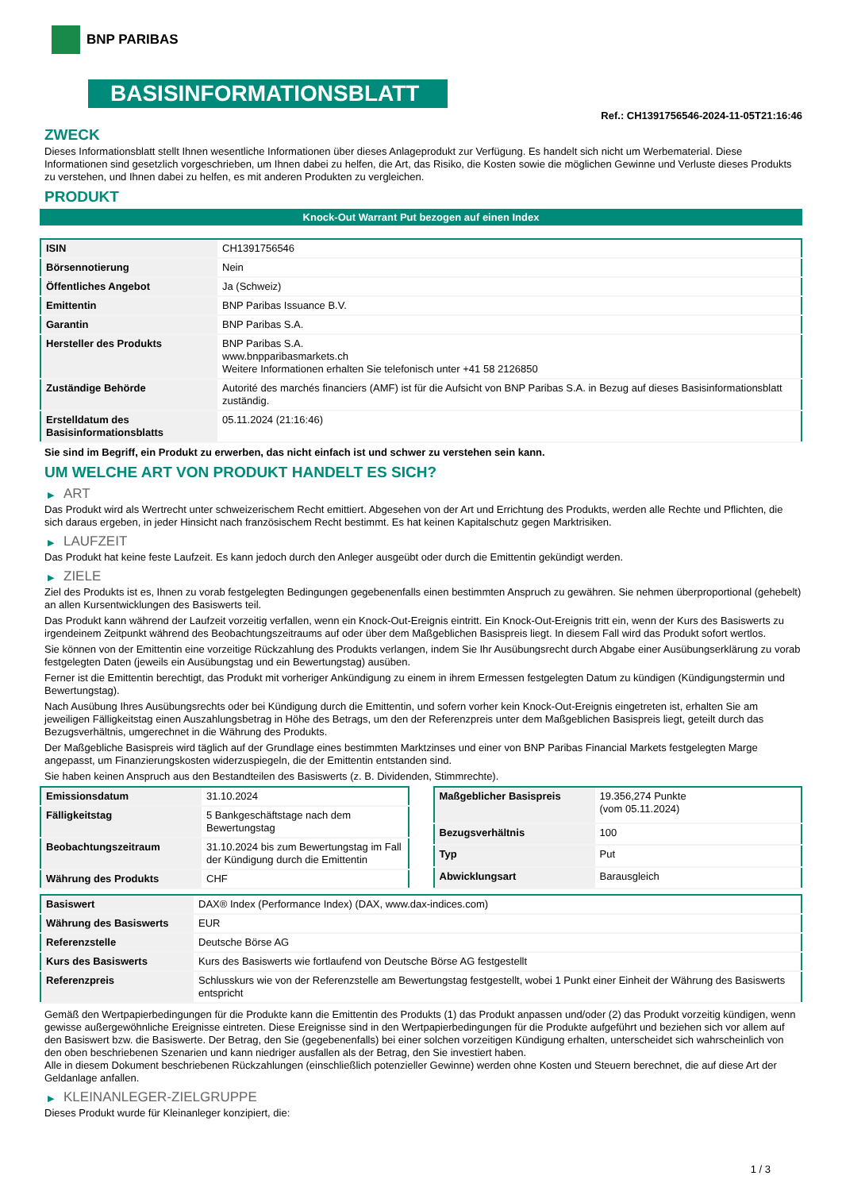BNP PARIBAS
BASISINFORMATIONSBLATT
Ref.: CH1391756546-2024-11-05T21:16:46
ZWECK
Dieses Informationsblatt stellt Ihnen wesentliche Informationen über dieses Anlageprodukt zur Verfügung. Es handelt sich nicht um Werbematerial. Diese Informationen sind gesetzlich vorgeschrieben, um Ihnen dabei zu helfen, die Art, das Risiko, die Kosten sowie die möglichen Gewinne und Verluste dieses Produkts zu verstehen, und Ihnen dabei zu helfen, es mit anderen Produkten zu vergleichen.
PRODUKT
Knock-Out Warrant Put bezogen auf einen Index
| ISIN | CH1391756546 |
| Börsennotierung | Nein |
| Öffentliches Angebot | Ja (Schweiz) |
| Emittentin | BNP Paribas Issuance B.V. |
| Garantin | BNP Paribas S.A. |
| Hersteller des Produkts | BNP Paribas S.A. www.bnpparibasmarkets.ch Weitere Informationen erhalten Sie telefonisch unter +41 58 2126850 |
| Zuständige Behörde | Autorité des marchés financiers (AMF) ist für die Aufsicht von BNP Paribas S.A. in Bezug auf dieses Basisinformationsblatt zuständig. |
| Erstelldatum des Basisinformationsblatts | 05.11.2024 (21:16:46) |
Sie sind im Begriff, ein Produkt zu erwerben, das nicht einfach ist und schwer zu verstehen sein kann.
UM WELCHE ART VON PRODUKT HANDELT ES SICH?
▶ ART
Das Produkt wird als Wertrecht unter schweizerischem Recht emittiert. Abgesehen von der Art und Errichtung des Produkts, werden alle Rechte und Pflichten, die sich daraus ergeben, in jeder Hinsicht nach französischem Recht bestimmt. Es hat keinen Kapitalschutz gegen Marktrisiken.
▶ LAUFZEIT
Das Produkt hat keine feste Laufzeit. Es kann jedoch durch den Anleger ausgeübt oder durch die Emittentin gekündigt werden.
▶ ZIELE
Ziel des Produkts ist es, Ihnen zu vorab festgelegten Bedingungen gegebenenfalls einen bestimmten Anspruch zu gewähren. Sie nehmen überproportional (gehebelt) an allen Kursentwicklungen des Basiswerts teil.
Das Produkt kann während der Laufzeit vorzeitig verfallen, wenn ein Knock-Out-Ereignis eintritt. Ein Knock-Out-Ereignis tritt ein, wenn der Kurs des Basiswerts zu irgendeinem Zeitpunkt während des Beobachtungszeitraums auf oder über dem Maßgeblichen Basispreis liegt. In diesem Fall wird das Produkt sofort wertlos.
Sie können von der Emittentin eine vorzeitige Rückzahlung des Produkts verlangen, indem Sie Ihr Ausübungsrecht durch Abgabe einer Ausübungserklärung zu vorab festgelegten Daten (jeweils ein Ausübungstag und ein Bewertungstag) ausüben.
Ferner ist die Emittentin berechtigt, das Produkt mit vorheriger Ankündigung zu einem in ihrem Ermessen festgelegten Datum zu kündigen (Kündigungstermin und Bewertungstag).
Nach Ausübung Ihres Ausübungsrechts oder bei Kündigung durch die Emittentin, und sofern vorher kein Knock-Out-Ereignis eingetreten ist, erhalten Sie am jeweiligen Fälligkeitstag einen Auszahlungsbetrag in Höhe des Betrags, um den der Referenzpreis unter dem Maßgeblichen Basispreis liegt, geteilt durch das Bezugsverhältnis, umgerechnet in die Währung des Produkts.
Der Maßgebliche Basispreis wird täglich auf der Grundlage eines bestimmten Marktzinses und einer von BNP Paribas Financial Markets festgelegten Marge angepasst, um Finanzierungskosten widerzuspiegeln, die der Emittentin entstanden sind.
Sie haben keinen Anspruch aus den Bestandteilen des Basiswerts (z. B. Dividenden, Stimmrechte).
| Emissionsdatum | 31.10.2024 |
| Fälligkeitstag | 5 Bankgeschäftstage nach dem Bewertungstag |
| Beobachtungszeitraum | 31.10.2024 bis zum Bewertungstag im Fall der Kündigung durch die Emittentin |
| Währung des Produkts | CHF |
| Maßgeblicher Basispreis | 19.356,274 Punkte (vom 05.11.2024) |
| Bezugsverhältnis | 100 |
| Typ | Put |
| Abwicklungsart | Barausgleich |
| Basiswert | DAX® Index (Performance Index) (DAX, www.dax-indices.com) |
| Währung des Basiswerts | EUR |
| Referenzstelle | Deutsche Börse AG |
| Kurs des Basiswerts | Kurs des Basiswerts wie fortlaufend von Deutsche Börse AG festgestellt |
| Referenzpreis | Schlusskurs wie von der Referenzstelle am Bewertungstag festgestellt, wobei 1 Punkt einer Einheit der Währung des Basiswerts entspricht |
Gemäß den Wertpapierbedingungen für die Produkte kann die Emittentin des Produkts (1) das Produkt anpassen und/oder (2) das Produkt vorzeitig kündigen, wenn gewisse außergewöhnliche Ereignisse eintreten. Diese Ereignisse sind in den Wertpapierbedingungen für die Produkte aufgeführt und beziehen sich vor allem auf den Basiswert bzw. die Basiswerte. Der Betrag, den Sie (gegebenenfalls) bei einer solchen vorzeitigen Kündigung erhalten, unterscheidet sich wahrscheinlich von den oben beschriebenen Szenarien und kann niedriger ausfallen als der Betrag, den Sie investiert haben.
Alle in diesem Dokument beschriebenen Rückzahlungen (einschließlich potenzieller Gewinne) werden ohne Kosten und Steuern berechnet, die auf diese Art der Geldanlage anfallen.
▶ KLEINANLEGER-ZIELGRUPPE
Dieses Produkt wurde für Kleinanleger konzipiert, die:
1 / 3